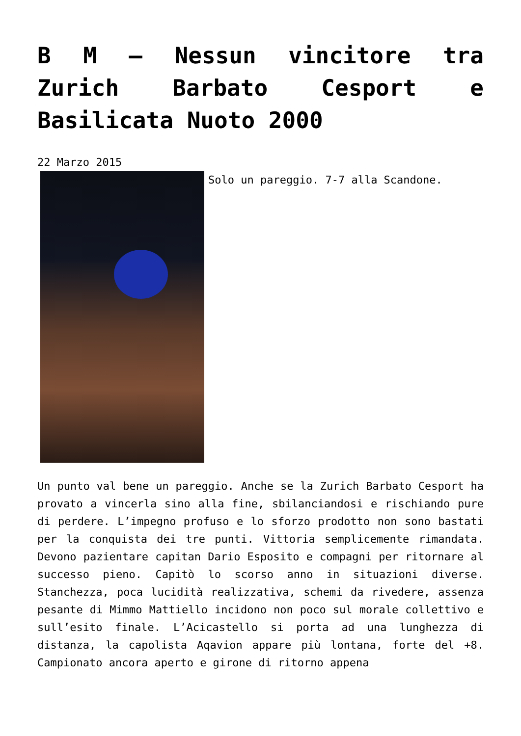B M – Nessun vincitore tra Zurich Barbato Cesport e Basilicata Nuoto 2000
22 Marzo 2015
Solo un pareggio. 7-7 alla Scandone.
Un punto val bene un pareggio. Anche se la Zurich Barbato Cesport ha provato a vincerla sino alla fine, sbilanciandosi e rischiando pure di perdere. L’impegno profuso e lo sforzo prodotto non sono bastati per la conquista dei tre punti. Vittoria semplicemente rimandata. Devono pazientare capitan Dario Esposito e compagni per ritornare al successo pieno. Capitò lo scorso anno in situazioni diverse. Stanchezza, poca lucidità realizzativa, schemi da rivedere, assenza pesante di Mimmo Mattiello incidono non poco sul morale collettivo e sull’esito finale. L’Acicastello si porta ad una lunghezza di distanza, la capolista Aqavion appare più lontana, forte del +8. Campionato ancora aperto e girone di ritorno appena